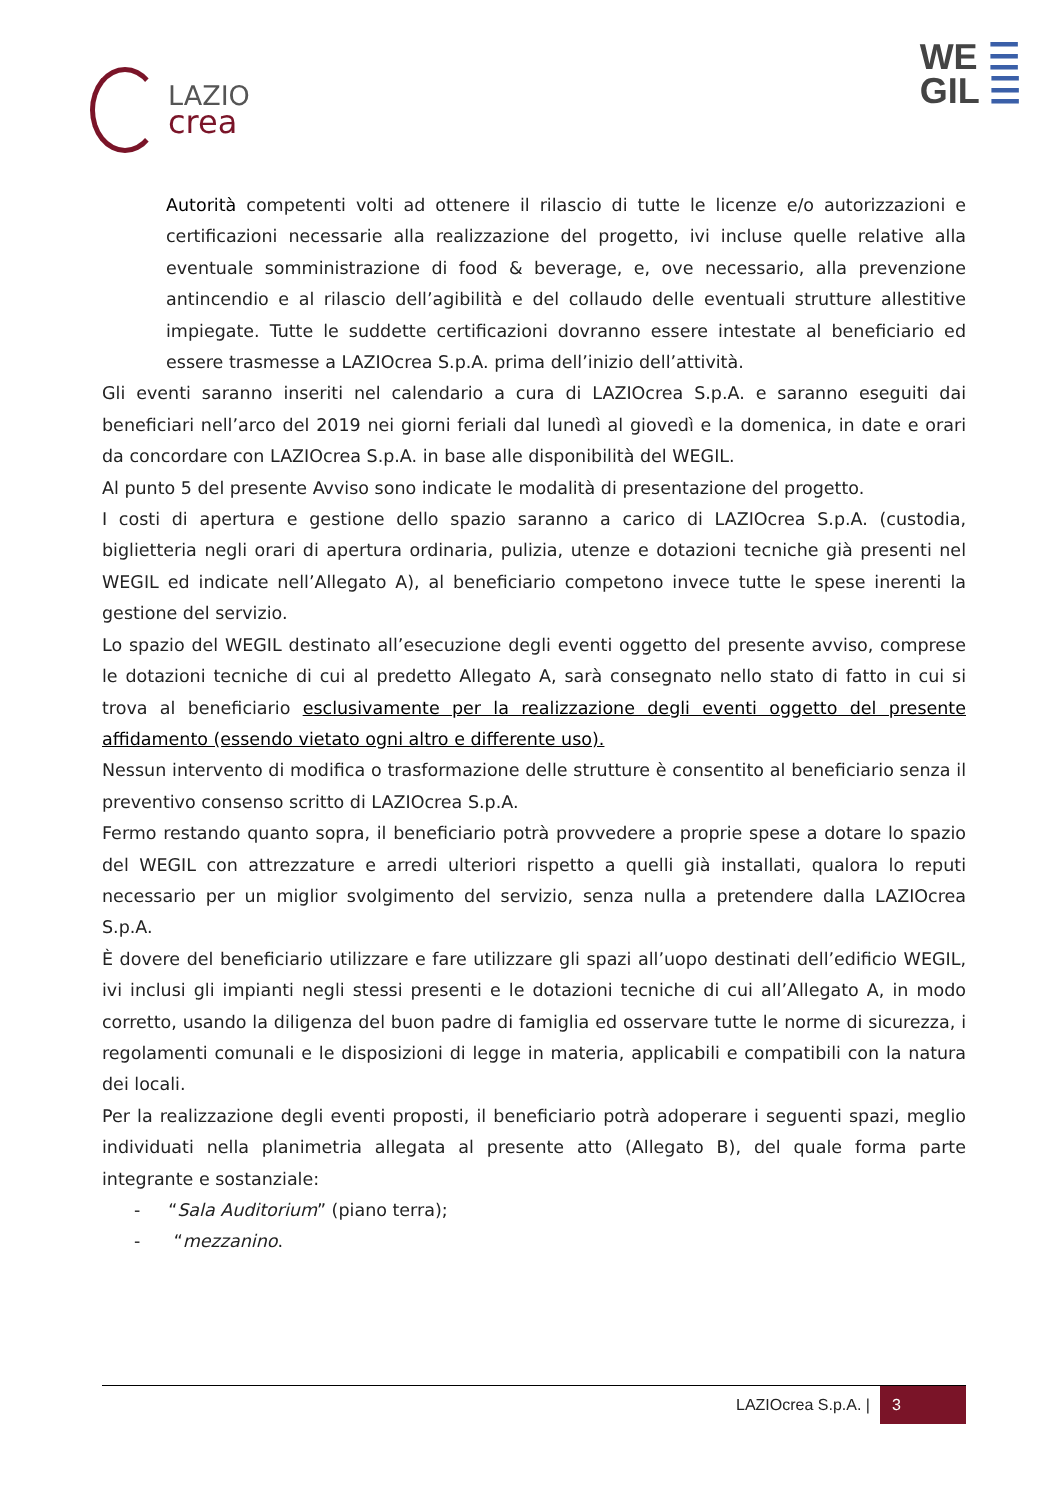LAZIO
crea
WE ☰
GIL ☰
Autorità competenti volti ad ottenere il rilascio di tutte le licenze e/o autorizzazioni e certificazioni necessarie alla realizzazione del progetto, ivi incluse quelle relative alla eventuale somministrazione di food & beverage, e, ove necessario, alla prevenzione antincendio e al rilascio dell’agibilità e del collaudo delle eventuali strutture allestitive impiegate. Tutte le suddette certificazioni dovranno essere intestate al beneficiario ed essere trasmesse a LAZIOcrea S.p.A. prima dell’inizio dell’attività.
Gli eventi saranno inseriti nel calendario a cura di LAZIOcrea S.p.A. e saranno eseguiti dai beneficiari nell’arco del 2019 nei giorni feriali dal lunedì al giovedì e la domenica, in date e orari da concordare con LAZIOcrea S.p.A. in base alle disponibilità del WEGIL.
Al punto 5 del presente Avviso sono indicate le modalità di presentazione del progetto.
I costi di apertura e gestione dello spazio saranno a carico di LAZIOcrea S.p.A. (custodia, biglietteria negli orari di apertura ordinaria, pulizia, utenze e dotazioni tecniche già presenti nel WEGIL ed indicate nell’Allegato A), al beneficiario competono invece tutte le spese inerenti la gestione del servizio.
Lo spazio del WEGIL destinato all’esecuzione degli eventi oggetto del presente avviso, comprese le dotazioni tecniche di cui al predetto Allegato A, sarà consegnato nello stato di fatto in cui si trova al beneficiario esclusivamente per la realizzazione degli eventi oggetto del presente affidamento (essendo vietato ogni altro e differente uso).
Nessun intervento di modifica o trasformazione delle strutture è consentito al beneficiario senza il preventivo consenso scritto di LAZIOcrea S.p.A.
Fermo restando quanto sopra, il beneficiario potrà provvedere a proprie spese a dotare lo spazio del WEGIL con attrezzature e arredi ulteriori rispetto a quelli già installati, qualora lo reputi necessario per un miglior svolgimento del servizio, senza nulla a pretendere dalla LAZIOcrea S.p.A.
È dovere del beneficiario utilizzare e fare utilizzare gli spazi all’uopo destinati dell’edificio WEGIL, ivi inclusi gli impianti negli stessi presenti e le dotazioni tecniche di cui all’Allegato A, in modo corretto, usando la diligenza del buon padre di famiglia ed osservare tutte le norme di sicurezza, i regolamenti comunali e le disposizioni di legge in materia, applicabili e compatibili con la natura dei locali.
Per la realizzazione degli eventi proposti, il beneficiario potrà adoperare i seguenti spazi, meglio individuati nella planimetria allegata al presente atto (Allegato B), del quale forma parte integrante e sostanziale:
- “Sala Auditorium” (piano terra);
- “mezzanino.
LAZIOcrea S.p.A. | 3